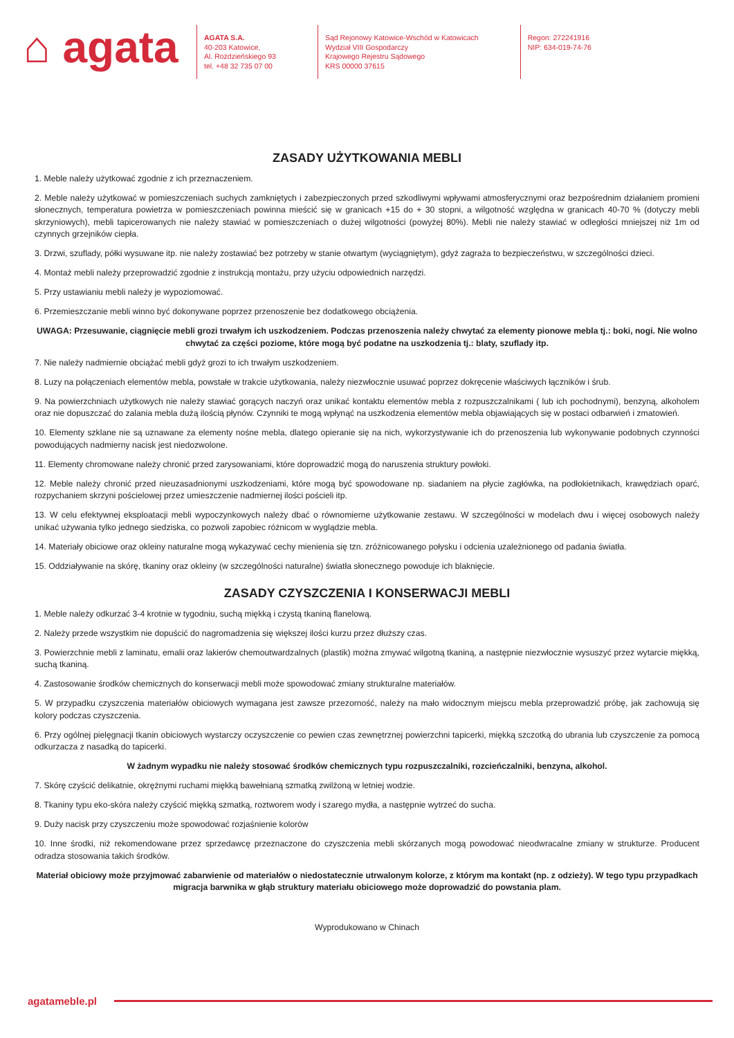⌂ agata
AGATA S.A.
40-203 Katowice,
Al. Rożdzieńskiego 93
tel. +48 32 735 07 00
Sąd Rejonowy Katowice-Wschód w Katowicach
Wydział VIII Gospodarczy
Krajowego Rejestru Sądowego
KRS 00000 37615
Regon: 272241916
NIP: 634-019-74-76
ZASADY UŻYTKOWANIA MEBLI
1. Meble należy użytkować zgodnie z ich przeznaczeniem.
2. Meble należy użytkować w pomieszczeniach suchych zamkniętych i zabezpieczonych przed szkodliwymi wpływami atmosferycznymi oraz bezpośrednim działaniem promieni słonecznych, temperatura powietrza w pomieszczeniach powinna mieścić się w granicach +15 do + 30 stopni, a wilgotność względna w granicach 40-70 % (dotyczy mebli skrzyniowych), mebli tapicerowanych nie należy stawiać w pomieszczeniach o dużej wilgotności (powyżej 80%). Mebli nie należy stawiać w odległości mniejszej niż 1m od czynnych grzejników ciepła.
3. Drzwi, szuflady, półki wysuwane itp. nie należy zostawiać bez potrzeby w stanie otwartym (wyciągniętym), gdyż zagraża to bezpieczeństwu, w szczególności dzieci.
4. Montaż mebli należy przeprowadzić zgodnie z instrukcją montażu, przy użyciu odpowiednich narzędzi.
5. Przy ustawianiu mebli należy je wypoziomować.
6. Przemieszczanie mebli winno być dokonywane poprzez przenoszenie bez dodatkowego obciążenia.
UWAGA: Przesuwanie, ciągnięcie mebli grozi trwałym ich uszkodzeniem. Podczas przenoszenia należy chwytać za elementy pionowe mebla tj.: boki, nogi. Nie wolno chwytać za części poziome, które mogą być podatne na uszkodzenia tj.: blaty, szuflady itp.
7. Nie należy nadmiernie obciążać mebli gdyż grozi to ich trwałym uszkodzeniem.
8. Luzy na połączeniach elementów mebla, powstałe w trakcie użytkowania, należy niezwłocznie usuwać poprzez dokręcenie właściwych łączników i śrub.
9. Na powierzchniach użytkowych nie należy stawiać gorących naczyń oraz unikać kontaktu elementów mebla z rozpuszczalnikami ( lub ich pochodnymi), benzyną, alkoholem oraz nie dopuszczać do zalania mebla dużą ilością płynów. Czynniki te mogą wpłynąć na uszkodzenia elementów mebla objawiających się w postaci odbarwień i zmatowień.
10. Elementy szklane nie są uznawane za elementy nośne mebla, dlatego opieranie się na nich, wykorzystywanie ich do przenoszenia lub wykonywanie podobnych czynności powodujących nadmierny nacisk jest niedozwolone.
11. Elementy chromowane należy chronić przed zarysowaniami, które doprowadzić mogą do naruszenia struktury powłoki.
12. Meble należy chronić przed nieuzasadnionymi uszkodzeniami, które mogą być spowodowane np. siadaniem na płycie zagłówka, na podłokietnikach, krawędziach oparć, rozpychaniem skrzyni pościelowej przez umieszczenie nadmiernej ilości pościeli itp.
13. W celu efektywnej eksploatacji mebli wypoczynkowych należy dbać o równomierne użytkowanie zestawu. W szczególności w modelach dwu i więcej osobowych należy unikać używania tylko jednego siedziska, co pozwoli zapobiec różnicom w wyglądzie mebla.
14. Materiały obiciowe oraz okleiny naturalne mogą wykazywać cechy mienienia się tzn. zróżnicowanego połysku i odcienia uzależnionego od padania światła.
15. Oddziaływanie na skórę, tkaniny oraz okleiny (w szczególności naturalne) światła słonecznego powoduje ich blaknięcie.
ZASADY CZYSZCZENIA I KONSERWACJI MEBLI
1. Meble należy odkurzać 3-4 krotnie w tygodniu, suchą miękką i czystą tkaniną flanelową.
2. Należy przede wszystkim nie dopuścić do nagromadzenia się większej ilości kurzu przez dłuższy czas.
3. Powierzchnie mebli z laminatu, emalii oraz lakierów chemoutwardzalnych (plastik) można zmywać wilgotną tkaniną, a następnie niezwłocznie wysuszyć przez wytarcie miękką, suchą tkaniną.
4. Zastosowanie środków chemicznych do konserwacji mebli może spowodować zmiany strukturalne materiałów.
5. W przypadku czyszczenia materiałów obiciowych wymagana jest zawsze przezorność, należy na mało widocznym miejscu mebla przeprowadzić próbę, jak zachowują się kolory podczas czyszczenia.
6. Przy ogólnej pielęgnacji tkanin obiciowych wystarczy oczyszczenie co pewien czas zewnętrznej powierzchni tapicerki, miękką szczotką do ubrania lub czyszczenie za pomocą odkurzacza z nasadką do tapicerki.
W żadnym wypadku nie należy stosować środków chemicznych typu rozpuszczalniki, rozcieńczalniki, benzyna, alkohol.
7. Skórę czyścić delikatnie, okrężnymi ruchami miękką bawełnianą szmatką zwilżoną w letniej wodzie.
8. Tkaniny typu eko-skóra należy czyścić miękką szmatką, roztworem wody i szarego mydła, a następnie wytrzeć do sucha.
9. Duży nacisk przy czyszczeniu może spowodować rozjaśnienie kolorów
10. Inne środki, niż rekomendowane przez sprzedawcę przeznaczone do czyszczenia mebli skórzanych mogą powodować nieodwracalne zmiany w strukturze. Producent odradza stosowania takich środków.
Materiał obiciowy może przyjmować zabarwienie od materiałów o niedostatecznie utrwalonym kolorze, z którym ma kontakt (np. z odzieży). W tego typu przypadkach migracja barwnika w głąb struktury materiału obiciowego może doprowadzić do powstania plam.
Wyprodukowano w Chinach
agatameble.pl